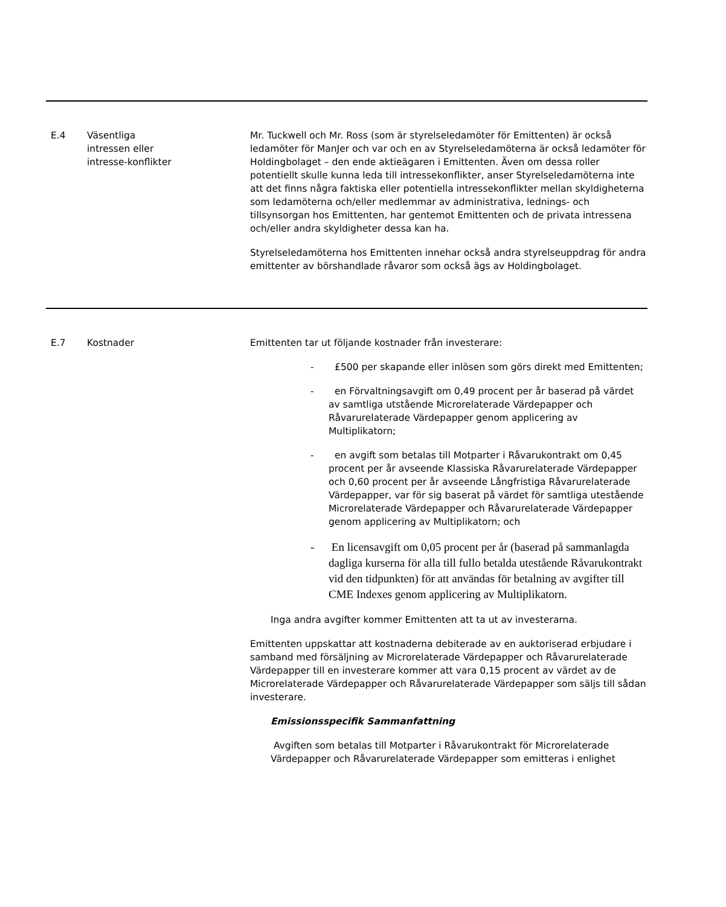| E.4 | Väsentliga intressen eller intresse-konflikter | Mr. Tuckwell och Mr. Ross (som är styrelseledamöter för Emittenten) är också ledamöter för ManJer och var och en av Styrelseledamöterna är också ledamöter för Holdingbolaget – den ende aktieägaren i Emittenten. Även om dessa roller potentiellt skulle kunna leda till intressekonflikter, anser Styrelseledamöterna inte att det finns några faktiska eller potentiella intressekonflikter mellan skyldigheterna som ledamöterna och/eller medlemmar av administrativa, lednings- och tillsynsorgan hos Emittenten, har gentemot Emittenten och de privata intressena och/eller andra skyldigheter dessa kan ha. Styrelseledamöterna hos Emittenten innehar också andra styrelseuppdrag för andra emittenter av börshandlade råvaror som också ägs av Holdingbolaget. |
| E.7 | Kostnader | Emittenten tar ut följande kostnader från investerare: - £500 per skapande eller inlösen som görs direkt med Emittenten; - en Förvaltningsavgift om 0,49 procent per år baserad på värdet av samtliga utstående Microrelaterade Värdepapper och Råvarurelaterade Värdepapper genom applicering av Multiplikatorn; - en avgift som betalas till Motparter i Råvarukontrakt om 0,45 procent per år avseende Klassiska Råvarurelaterade Värdepapper och 0,60 procent per år avseende Långfristiga Råvarurelaterade Värdepapper, var för sig baserat på värdet för samtliga utestående Microrelaterade Värdepapper och Råvarurelaterade Värdepapper genom applicering av Multiplikatorn; och - En licensavgift om 0,05 procent per år (baserad på sammanlagda dagliga kurserna för alla till fullo betalda utestående Råvarukontrakt vid den tidpunkten) för att användas för betalning av avgifter till CME Indexes genom applicering av Multiplikatorn. Inga andra avgifter kommer Emittenten att ta ut av investerarna. Emittenten uppskattar att kostnaderna debiterade av en auktoriserad erbjudare i samband med försäljning av Microrelaterade Värdepapper och Råvarurelaterade Värdepapper till en investerare kommer att vara 0,15 procent av värdet av de Microrelaterade Värdepapper och Råvarurelaterade Värdepapper som säljs till sådan investerare. Emissionsspecifik Sammanfattning Avgiften som betalas till Motparter i Råvarukontrakt för Microrelaterade Värdepapper och Råvarurelaterade Värdepapper som emitteras i enlighet |